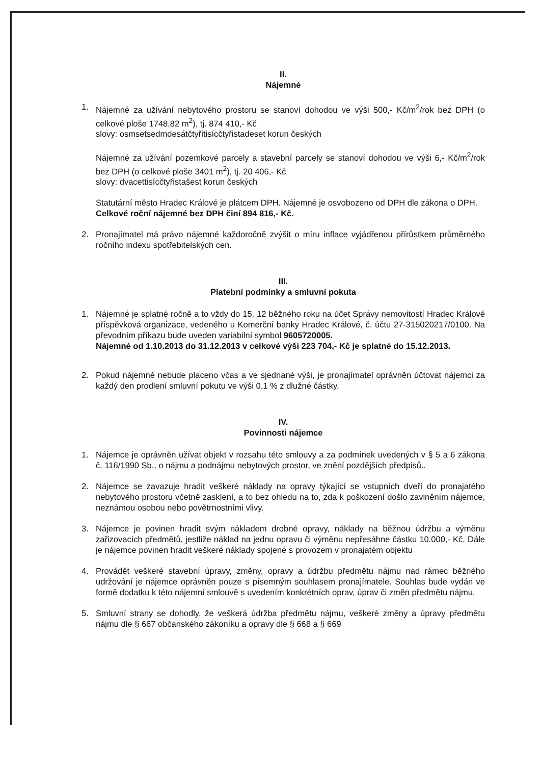II.
Nájemné
1. Nájemné za užívání nebytového prostoru se stanoví dohodou ve výši 500,- Kč/m<sup>2</sup>/rok bez DPH (o celkové ploše 1748,82 m<sup>2</sup>), tj. 874 410,- Kč
slovy: osmsetsedmdesátčtyřitisícčtyřistadeset korun českých
Nájemné za užívání pozemkové parcely a stavební parcely se stanoví dohodou ve výši 6,- Kč/m<sup>2</sup>/rok bez DPH (o celkové ploše 3401 m<sup>2</sup>), tj. 20 406,- Kč
slovy: dvacettisícčtyřistašest korun českých
Statutární město Hradec Králové je plátcem DPH. Nájemné je osvobozeno od DPH dle zákona o DPH.
Celkové roční nájemné bez DPH činí 894 816,- Kč.
2. Pronajímatel má právo nájemné každoročně zvýšit o míru inflace vyjádřenou přírůstkem průměrného ročního indexu spotřebitelských cen.
III.
Platební podmínky a smluvní pokuta
1. Nájemné je splatné ročně a to vždy do 15. 12 běžného roku na účet Správy nemovitostí Hradec Králové příspěvková organizace, vedeného u Komerční banky Hradec Králové, č. účtu 27-315020217/0100. Na převodním příkazu bude uveden variabilní symbol 9605720005.
Nájemné od 1.10.2013 do 31.12.2013 v celkové výši 223 704,- Kč je splatné do 15.12.2013.
2. Pokud nájemné nebude placeno včas a ve sjednané výši, je pronajímatel oprávněn účtovat nájemci za každý den prodlení smluvní pokutu ve výši 0,1 % z dlužné částky.
IV.
Povinnosti nájemce
1. Nájemce je oprávněn užívat objekt v rozsahu této smlouvy a za podmínek uvedených v § 5 a 6 zákona č. 116/1990 Sb., o nájmu a podnájmu nebytových prostor, ve znění pozdějších předpisů..
2. Nájemce se zavazuje hradit veškeré náklady na opravy týkající se vstupních dveří do pronajatého nebytového prostoru včetně zasklení, a to bez ohledu na to, zda k poškození došlo zaviněním nájemce, neznámou osobou nebo povětrnostními vlivy.
3. Nájemce je povinen hradit svým nákladem drobné opravy, náklady na běžnou údržbu a výměnu zařizovacích předmětů, jestliže náklad na jednu opravu či výměnu nepřesáhne částku 10.000,- Kč. Dále je nájemce povinen hradit veškeré náklady spojené s provozem v pronajatém objektu
4. Provádět veškeré stavební úpravy, změny, opravy a údržbu předmětu nájmu nad rámec běžného udržování je nájemce oprávněn pouze s písemným souhlasem pronajímatele. Souhlas bude vydán ve formě dodatku k této nájemní smlouvě s uvedením konkrétních oprav, úprav či změn předmětu nájmu.
5. Smluvní strany se dohodly, že veškerá údržba předmětu nájmu, veškeré změny a úpravy předmětu nájmu dle § 667 občanského zákoníku a opravy dle § 668 a § 669